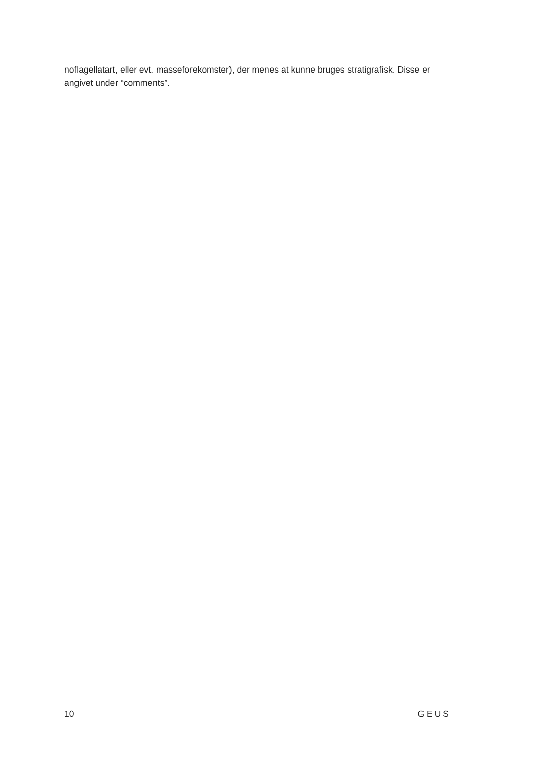noflagellatart, eller evt. masseforekomster), der menes at kunne bruges stratigrafisk. Disse er angivet under “comments”.
10 GEUS